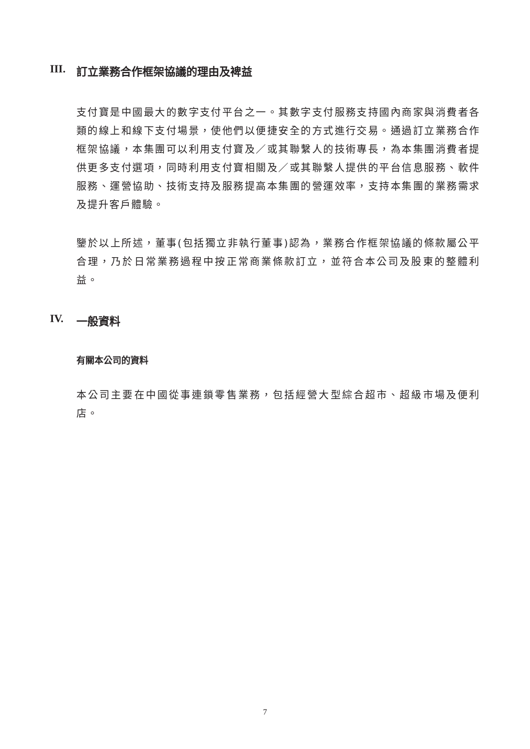III. 訂立業務合作框架協議的理由及裨益
支付寶是中國最大的數字支付平台之一。其數字支付服務支持國內商家與消費者各類的線上和線下支付場景，使他們以便捷安全的方式進行交易。通過訂立業務合作框架協議，本集團可以利用支付寶及／或其聯繫人的技術專長，為本集團消費者提供更多支付選項，同時利用支付寶相關及／或其聯繫人提供的平台信息服務、軟件服務、運營協助、技術支持及服務提高本集團的營運效率，支持本集團的業務需求及提升客戶體驗。
鑒於以上所述，董事(包括獨立非執行董事)認為，業務合作框架協議的條款屬公平合理，乃於日常業務過程中按正常商業條款訂立，並符合本公司及股東的整體利益。
IV. 一般資料
有關本公司的資料
本公司主要在中國從事連鎖零售業務，包括經營大型綜合超市、超級市場及便利店。
7